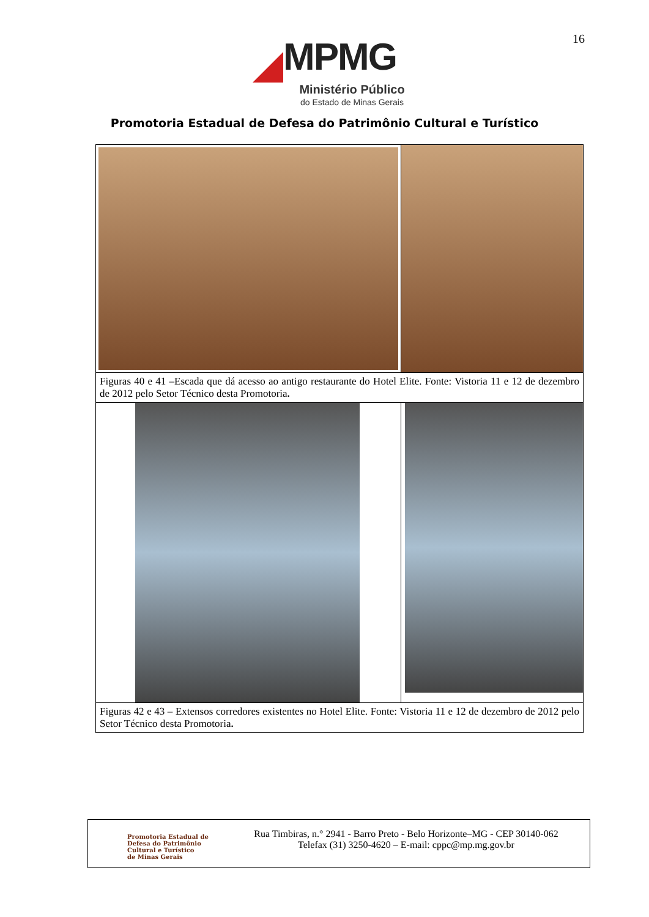16
MPMG
Ministério Público
do Estado de Minas Gerais
Promotoria Estadual de Defesa do Patrimônio Cultural e Turístico
| Figuras 40 e 41 –Escada que dá acesso ao antigo restaurante do Hotel Elite. Fonte: Vistoria 11 e 12 de dezembro de 2012 pelo Setor Técnico desta Promotoria . | |
| Figuras 42 e 43 – Extensos corredores existentes no Hotel Elite. Fonte: Vistoria 11 e 12 de dezembro de 2012 pelo Setor Técnico desta Promotoria . | |
Promotoria Estadual de
Defesa do Patrimônio
Cultural e Turístico
de Minas Gerais
Rua Timbiras, n.° 2941 - Barro Preto - Belo Horizonte–MG - CEP 30140-062
Telefax (31) 3250-4620 – E-mail: cppc@mp.mg.gov.br